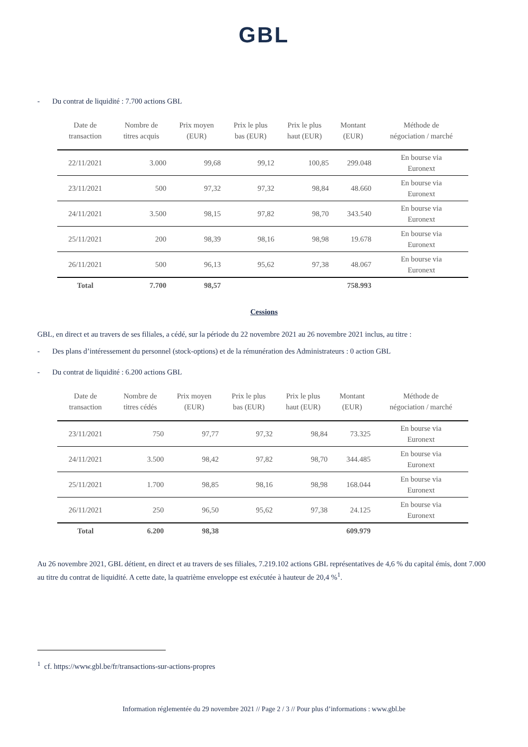GBL
- Du contrat de liquidité : 7.700 actions GBL
| Date de transaction | Nombre de titres acquis | Prix moyen (EUR) | Prix le plus bas (EUR) | Prix le plus haut (EUR) | Montant (EUR) | Méthode de négociation / marché |
| --- | --- | --- | --- | --- | --- | --- |
| 22/11/2021 | 3.000 | 99,68 | 99,12 | 100,85 | 299.048 | En bourse via Euronext |
| 23/11/2021 | 500 | 97,32 | 97,32 | 98,84 | 48.660 | En bourse via Euronext |
| 24/11/2021 | 3.500 | 98,15 | 97,82 | 98,70 | 343.540 | En bourse via Euronext |
| 25/11/2021 | 200 | 98,39 | 98,16 | 98,98 | 19.678 | En bourse via Euronext |
| 26/11/2021 | 500 | 96,13 | 95,62 | 97,38 | 48.067 | En bourse via Euronext |
| Total | 7.700 | 98,57 | | | 758.993 | |
Cessions
GBL, en direct et au travers de ses filiales, a cédé, sur la période du 22 novembre 2021 au 26 novembre 2021 inclus, au titre :
- Des plans d’intéressement du personnel (stock-options) et de la rémunération des Administrateurs : 0 action GBL
- Du contrat de liquidité : 6.200 actions GBL
| Date de transaction | Nombre de titres cédés | Prix moyen (EUR) | Prix le plus bas (EUR) | Prix le plus haut (EUR) | Montant (EUR) | Méthode de négociation / marché |
| --- | --- | --- | --- | --- | --- | --- |
| 23/11/2021 | 750 | 97,77 | 97,32 | 98,84 | 73.325 | En bourse via Euronext |
| 24/11/2021 | 3.500 | 98,42 | 97,82 | 98,70 | 344.485 | En bourse via Euronext |
| 25/11/2021 | 1.700 | 98,85 | 98,16 | 98,98 | 168.044 | En bourse via Euronext |
| 26/11/2021 | 250 | 96,50 | 95,62 | 97,38 | 24.125 | En bourse via Euronext |
| Total | 6.200 | 98,38 | | | 609.979 | |
Au 26 novembre 2021, GBL détient, en direct et au travers de ses filiales, 7.219.102 actions GBL représentatives de 4,6 % du capital émis, dont 7.000 au titre du contrat de liquidité. A cette date, la quatrième enveloppe est exécutée à hauteur de 20,4 %<sup>1</sup>.
<sup>1</sup> cf. https://www.gbl.be/fr/transactions-sur-actions-propres
Information réglementée du 29 novembre 2021 // Page 2 / 3 // Pour plus d’informations : www.gbl.be